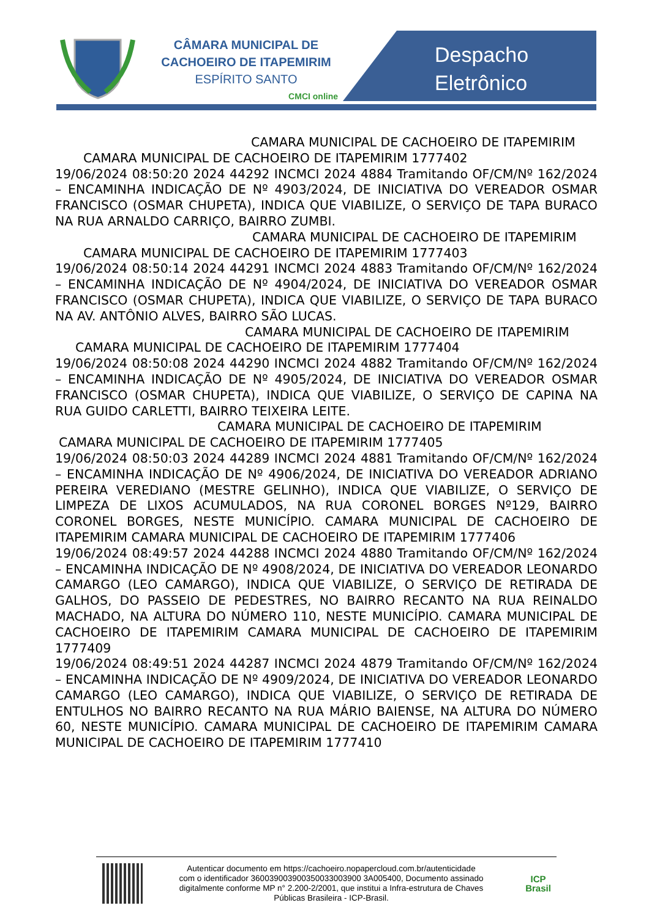CÂMARA MUNICIPAL DE
CACHOEIRO DE ITAPEMIRIM
ESPÍRITO SANTO
CMCI online
Despacho
Eletrônico
CAMARA MUNICIPAL DE CACHOEIRO DE ITAPEMIRIM
CAMARA MUNICIPAL DE CACHOEIRO DE ITAPEMIRIM 1777402
19/06/2024 08:50:20 2024 44292 INCMCI 2024 4884 Tramitando OF/CM/Nº 162/2024 – ENCAMINHA INDICAÇÃO DE Nº 4903/2024, DE INICIATIVA DO VEREADOR OSMAR FRANCISCO (OSMAR CHUPETA), INDICA QUE VIABILIZE, O SERVIÇO DE TAPA BURACO NA RUA ARNALDO CARRIÇO, BAIRRO ZUMBI.
CAMARA MUNICIPAL DE CACHOEIRO DE ITAPEMIRIM
CAMARA MUNICIPAL DE CACHOEIRO DE ITAPEMIRIM 1777403
19/06/2024 08:50:14 2024 44291 INCMCI 2024 4883 Tramitando OF/CM/Nº 162/2024 – ENCAMINHA INDICAÇÃO DE Nº 4904/2024, DE INICIATIVA DO VEREADOR OSMAR FRANCISCO (OSMAR CHUPETA), INDICA QUE VIABILIZE, O SERVIÇO DE TAPA BURACO NA AV. ANTÔNIO ALVES, BAIRRO SÃO LUCAS.
CAMARA MUNICIPAL DE CACHOEIRO DE ITAPEMIRIM
CAMARA MUNICIPAL DE CACHOEIRO DE ITAPEMIRIM 1777404
19/06/2024 08:50:08 2024 44290 INCMCI 2024 4882 Tramitando OF/CM/Nº 162/2024 – ENCAMINHA INDICAÇÃO DE Nº 4905/2024, DE INICIATIVA DO VEREADOR OSMAR FRANCISCO (OSMAR CHUPETA), INDICA QUE VIABILIZE, O SERVIÇO DE CAPINA NA RUA GUIDO CARLETTI, BAIRRO TEIXEIRA LEITE.
CAMARA MUNICIPAL DE CACHOEIRO DE ITAPEMIRIM
CAMARA MUNICIPAL DE CACHOEIRO DE ITAPEMIRIM 1777405
19/06/2024 08:50:03 2024 44289 INCMCI 2024 4881 Tramitando OF/CM/Nº 162/2024 – ENCAMINHA INDICAÇÃO DE Nº 4906/2024, DE INICIATIVA DO VEREADOR ADRIANO PEREIRA VEREDIANO (MESTRE GELINHO), INDICA QUE VIABILIZE, O SERVIÇO DE LIMPEZA DE LIXOS ACUMULADOS, NA RUA CORONEL BORGES Nº129, BAIRRO CORONEL BORGES, NESTE MUNICÍPIO. CAMARA MUNICIPAL DE CACHOEIRO DE ITAPEMIRIM CAMARA MUNICIPAL DE CACHOEIRO DE ITAPEMIRIM 1777406
19/06/2024 08:49:57 2024 44288 INCMCI 2024 4880 Tramitando OF/CM/Nº 162/2024 – ENCAMINHA INDICAÇÃO DE Nº 4908/2024, DE INICIATIVA DO VEREADOR LEONARDO CAMARGO (LEO CAMARGO), INDICA QUE VIABILIZE, O SERVIÇO DE RETIRADA DE GALHOS, DO PASSEIO DE PEDESTRES, NO BAIRRO RECANTO NA RUA REINALDO MACHADO, NA ALTURA DO NÚMERO 110, NESTE MUNICÍPIO. CAMARA MUNICIPAL DE CACHOEIRO DE ITAPEMIRIM CAMARA MUNICIPAL DE CACHOEIRO DE ITAPEMIRIM 1777409
19/06/2024 08:49:51 2024 44287 INCMCI 2024 4879 Tramitando OF/CM/Nº 162/2024 – ENCAMINHA INDICAÇÃO DE Nº 4909/2024, DE INICIATIVA DO VEREADOR LEONARDO CAMARGO (LEO CAMARGO), INDICA QUE VIABILIZE, O SERVIÇO DE RETIRADA DE ENTULHOS NO BAIRRO RECANTO NA RUA MÁRIO BAIENSE, NA ALTURA DO NÚMERO 60, NESTE MUNICÍPIO. CAMARA MUNICIPAL DE CACHOEIRO DE ITAPEMIRIM CAMARA MUNICIPAL DE CACHOEIRO DE ITAPEMIRIM 1777410
Autenticar documento em https://cachoeiro.nopapercloud.com.br/autenticidade
com o identificador 360039003900350033003900 3A005400, Documento assinado
digitalmente conforme MP n° 2.200-2/2001, que institui a Infra-estrutura de Chaves
Públicas Brasileira - ICP-Brasil.
ICP
Brasil